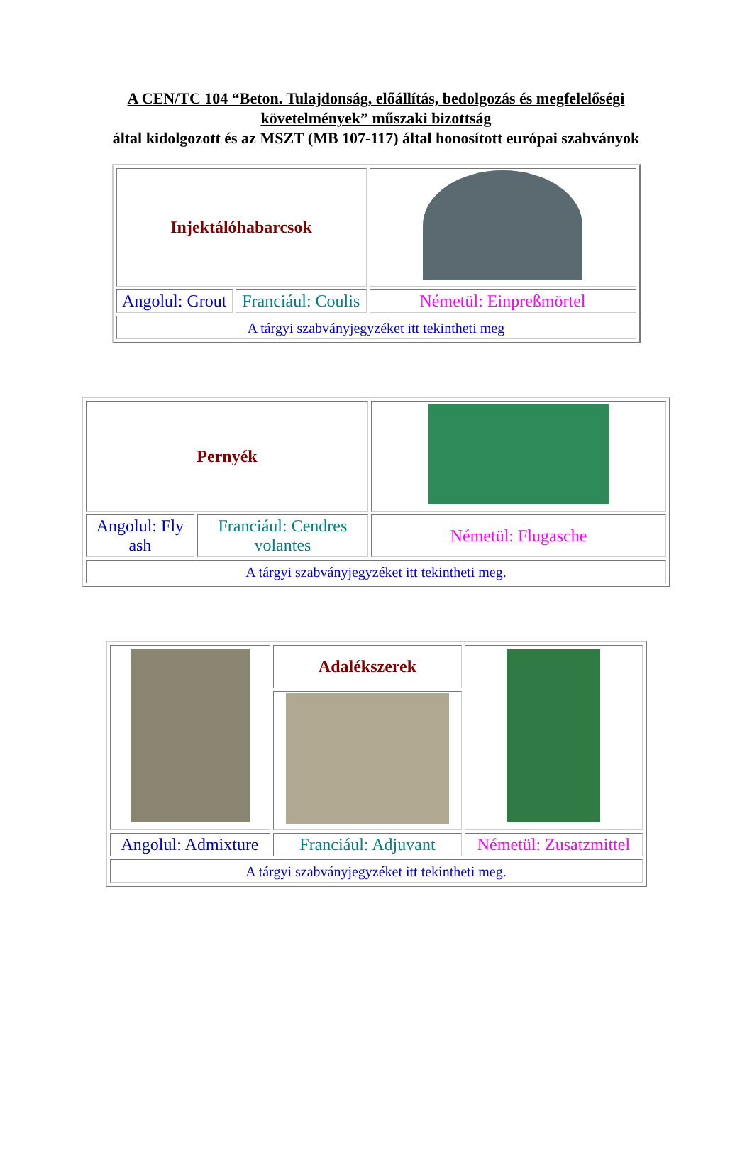A CEN/TC 104 “Beton. Tulajdonság, előállítás, bedolgozás és megfelelőségi követelmények” műszaki bizottság
által kidolgozott és az MSZT (MB 107-117) által honosított európai szabványok
| Injektálóhabarcsok | | |
| Angolul: Grout | Franciául: Coulis | Németül: Einpreßmörtel |
| A tárgyi szabványjegyzéket itt tekintheti meg | | |
| Pernyék | | |
| Angolul: Fly ash | Franciául: Cendres volantes | Németül: Flugasche |
| A tárgyi szabványjegyzéket itt tekintheti meg. | | |
| | Adalékszerek | |
| Angolul: Admixture | Franciául: Adjuvant | Németül: Zusatzmittel |
| A tárgyi szabványjegyzéket itt tekintheti meg. | | |